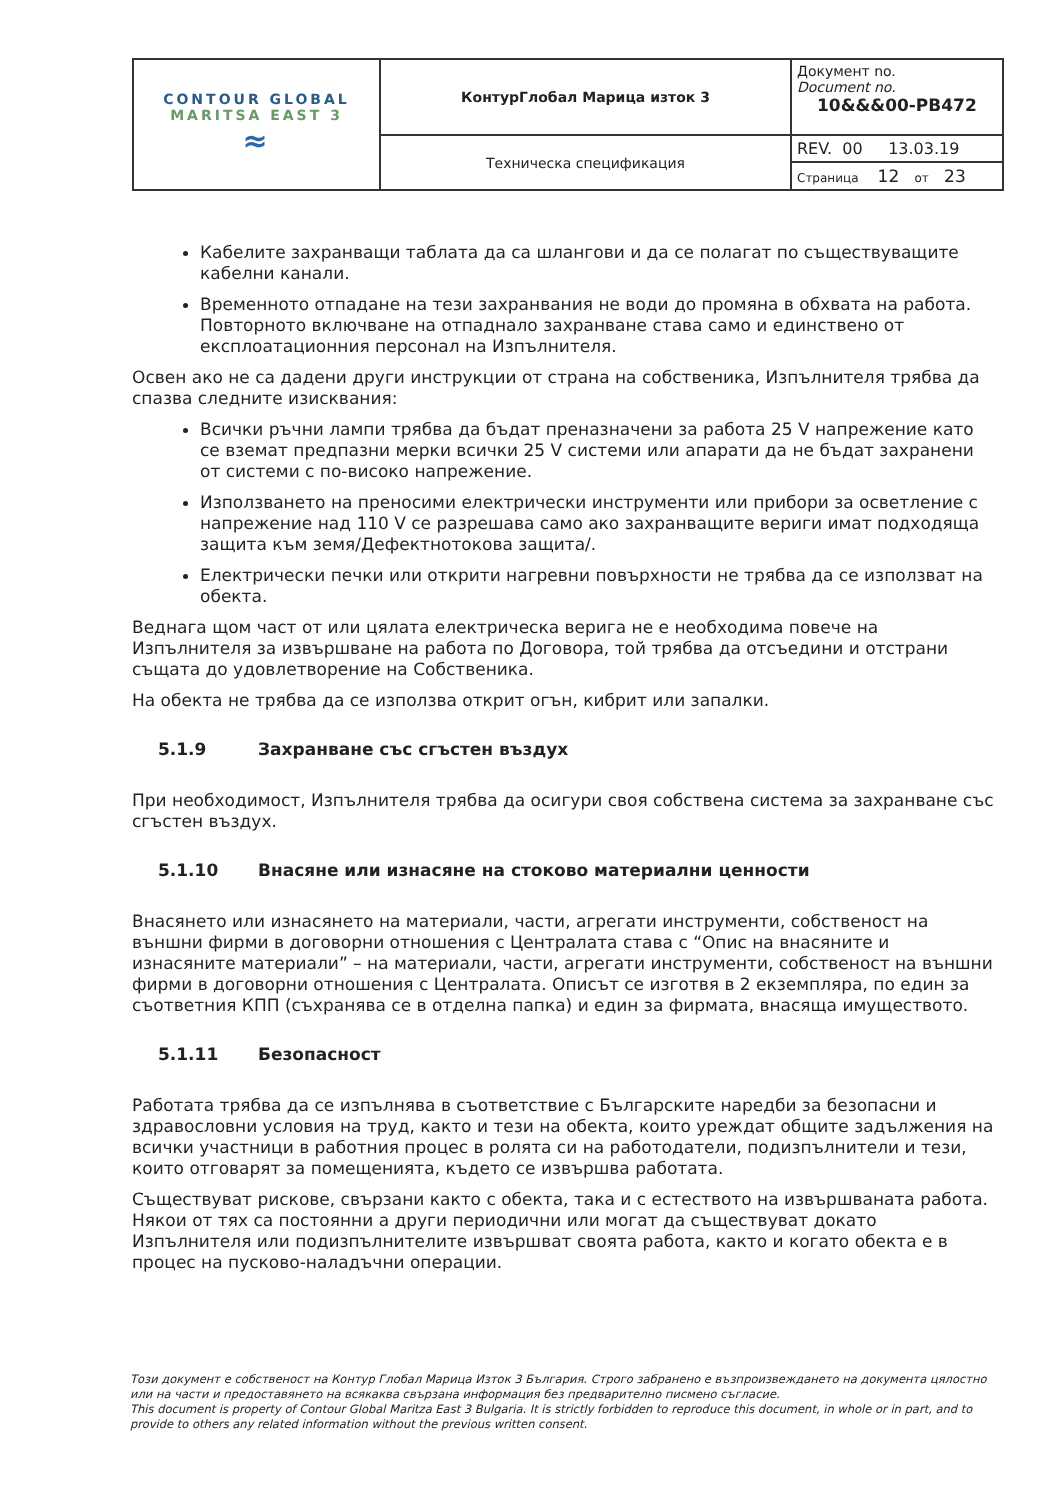| CONTOUR GLOBAL MARITSA EAST 3 ≈ | КонтурГлобал Марица изток 3 | Документ no. Document no. 10&&&00-PB472 |
| | Техническа спецификация | REV. 00 13.03.19 |
| | | Страница 12 от 23 |
Кабелите захранващи таблата да са шлангови и да се полагат по съществуващите кабелни канали.
Временното отпадане на тези захранвания не води до промяна в обхвата на работа. Повторното включване на отпаднало захранване става само и единствено от експлоатационния персонал на Изпълнителя.
Освен ако не са дадени други инструкции от страна на собственика, Изпълнителя трябва да спазва следните изисквания:
Всички ръчни лампи трябва да бъдат преназначени за работа 25 V напрежение като се вземат предпазни мерки всички 25 V системи или апарати да не бъдат захранени от системи с по-високо напрежение.
Използването на преносими електрически инструменти или прибори за осветление с напрежение над 110 V се разрешава само ако захранващите вериги имат подходяща защита към земя/Дефектнотокова защита/.
Електрически печки или открити нагревни повърхности не трябва да се използват на обекта.
Веднага щом част от или цялата електрическа верига не е необходима повече на Изпълнителя за извършване на работа по Договора, той трябва да отсъедини и отстрани същата до удовлетворение на Собственика.
На обекта не трябва да се използва открит огън, кибрит или запалки.
5.1.9 Захранване със сгъстен въздух
При необходимост, Изпълнителя трябва да осигури своя собствена система за захранване със сгъстен въздух.
5.1.10 Внасяне или изнасяне на стоково материални ценности
Внасянето или изнасянето на материали, части, агрегати инструменти, собственост на външни фирми в договорни отношения с Централата става с “Опис на внасяните и изнасяните материали” – на материали, части, агрегати инструменти, собственост на външни фирми в договорни отношения с Централата. Описът се изготвя в 2 екземпляра, по един за съответния КПП (съхранява се в отделна папка) и един за фирмата, внасяща имуществото.
5.1.11 Безопасност
Работата трябва да се изпълнява в съответствие с Българските наредби за безопасни и здравословни условия на труд, както и тези на обекта, които уреждат общите задължения на всички участници в работния процес в ролята си на работодатели, подизпълнители и тези, които отговарят за помещенията, където се извършва работата.
Съществуват рискове, свързани както с обекта, така и с естеството на извършваната работа. Някои от тях са постоянни а други периодични или могат да съществуват докато Изпълнителя или подизпълнителите извършват своята работа, както и когато обекта е в процес на пусково-наладъчни операции.
Този документ е собственост на Контур Глобал Марица Изток 3 България. Строго забранено е възпроизвеждането на документа цялостно или на части и предоставянето на всякаква свързана информация без предварително писмено съгласие.
This document is property of Contour Global Maritza East 3 Bulgaria. It is strictly forbidden to reproduce this document, in whole or in part, and to provide to others any related information without the previous written consent.